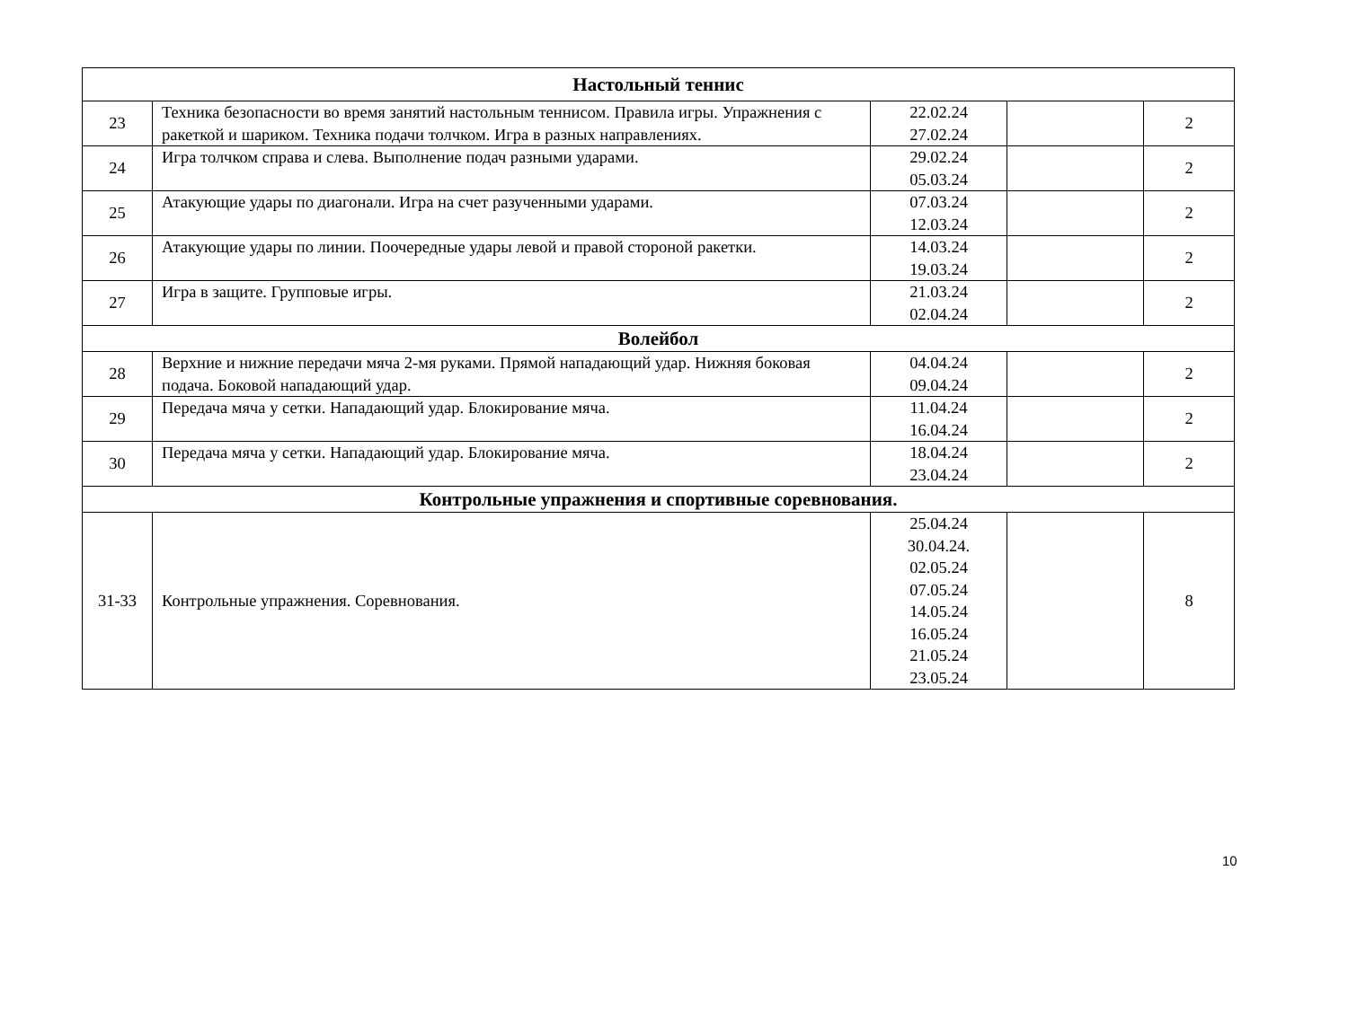| Настольный теннис | | | | |
| 23 | Техника безопасности во время занятий настольным теннисом. Правила игры. Упражнения с ракеткой и шариком. Техника подачи толчком. Игра в разных направлениях. | 22.02.24 27.02.24 | | 2 |
| 24 | Игра толчком справа и слева. Выполнение подач разными ударами. | 29.02.24 05.03.24 | | 2 |
| 25 | Атакующие удары по диагонали. Игра на счет разученными ударами. | 07.03.24 12.03.24 | | 2 |
| 26 | Атакующие удары по линии. Поочередные удары левой и правой стороной ракетки. | 14.03.24 19.03.24 | | 2 |
| 27 | Игра в защите. Групповые игры. | 21.03.24 02.04.24 | | 2 |
| Волейбол | | | | |
| 28 | Верхние и нижние передачи мяча 2-мя руками. Прямой нападающий удар. Нижняя боковая подача. Боковой нападающий удар. | 04.04.24 09.04.24 | | 2 |
| 29 | Передача мяча у сетки. Нападающий удар. Блокирование мяча. | 11.04.24 16.04.24 | | 2 |
| 30 | Передача мяча у сетки. Нападающий удар. Блокирование мяча. | 18.04.24 23.04.24 | | 2 |
| Контрольные упражнения и спортивные соревнования. | | | | |
| 31-33 | Контрольные упражнения. Соревнования. | 25.04.24 30.04.24. 02.05.24 07.05.24 14.05.24 16.05.24 21.05.24 23.05.24 | | 8 |
10